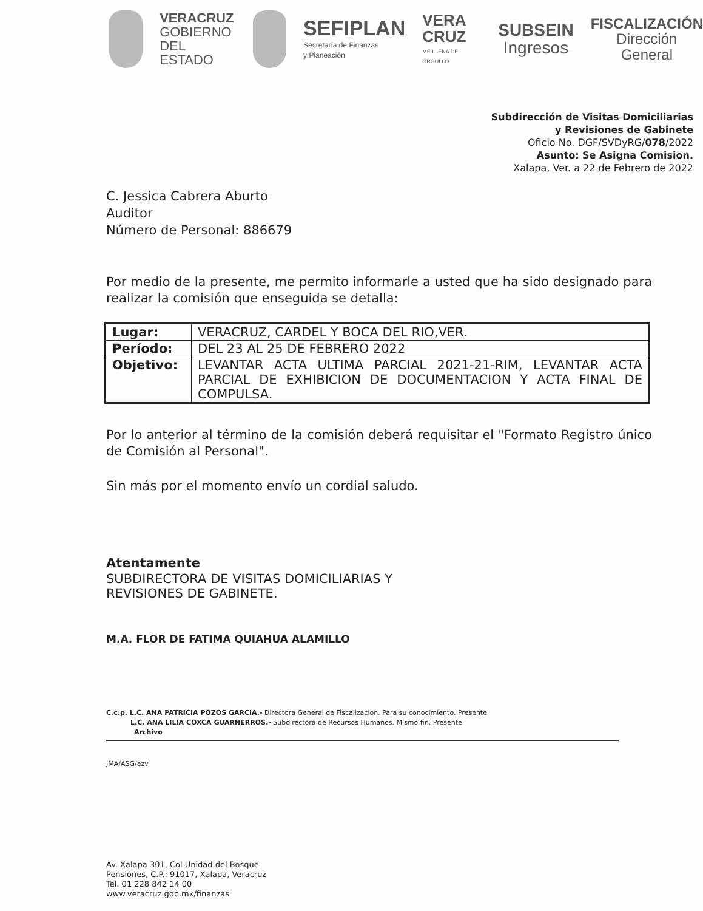VERACRUZ
GOBIERNO
DEL ESTADO
SEFIPLAN
Secretaría de Finanzas
y Planeación
VERA
CRUZ
ME LLENA DE ORGULLO
SUBSEIN
Ingresos
FISCALIZACIÓN
Dirección General
Subdirección de Visitas Domiciliarias
y Revisiones de Gabinete
Oficio No. DGF/SVDyRG/078/2022
Asunto: Se Asigna Comision.
Xalapa, Ver. a 22 de Febrero de 2022
C. Jessica Cabrera Aburto
Auditor
Número de Personal: 886679
Por medio de la presente, me permito informarle a usted que ha sido designado para realizar la comisión que enseguida se detalla:
| Lugar: | VERACRUZ, CARDEL Y BOCA DEL RIO,VER. |
| Período: | DEL 23 AL 25 DE FEBRERO 2022 |
| Objetivo: | LEVANTAR ACTA ULTIMA PARCIAL 2021-21-RIM, LEVANTAR ACTA PARCIAL DE EXHIBICION DE DOCUMENTACION Y ACTA FINAL DE COMPULSA. |
Por lo anterior al término de la comisión deberá requisitar el "Formato Registro único de Comisión al Personal".
Sin más por el momento envío un cordial saludo.
Atentamente
SUBDIRECTORA DE VISITAS DOMICILIARIAS Y
REVISIONES DE GABINETE.
M.A. FLOR DE FATIMA QUIAHUA ALAMILLO
C.c.p. L.C. ANA PATRICIA POZOS GARCIA.- Directora General de Fiscalizacion. Para su conocimiento. Presente
L.C. ANA LILIA COXCA GUARNERROS.- Subdirectora de Recursos Humanos. Mismo fin. Presente
Archivo
JMA/ASG/azv
Av. Xalapa 301, Col Unidad del Bosque
Pensiones, C.P.: 91017, Xalapa, Veracruz
Tel. 01 228 842 14 00
www.veracruz.gob.mx/finanzas